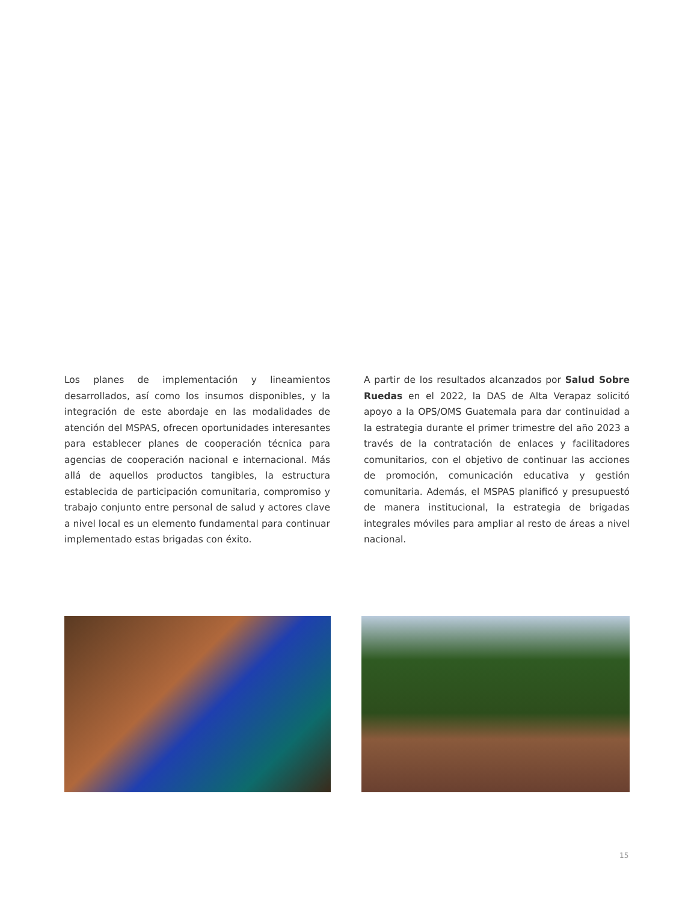Los planes de implementación y lineamientos desarrollados, así como los insumos disponibles, y la integración de este abordaje en las modalidades de atención del MSPAS, ofrecen oportunidades interesantes para establecer planes de cooperación técnica para agencias de cooperación nacional e internacional. Más allá de aquellos productos tangibles, la estructura establecida de participación comunitaria, compromiso y trabajo conjunto entre personal de salud y actores clave a nivel local es un elemento fundamental para continuar implementado estas brigadas con éxito.
A partir de los resultados alcanzados por Salud Sobre Ruedas en el 2022, la DAS de Alta Verapaz solicitó apoyo a la OPS/OMS Guatemala para dar continuidad a la estrategia durante el primer trimestre del año 2023 a través de la contratación de enlaces y facilitadores comunitarios, con el objetivo de continuar las acciones de promoción, comunicación educativa y gestión comunitaria. Además, el MSPAS planificó y presupuestó de manera institucional, la estrategia de brigadas integrales móviles para ampliar al resto de áreas a nivel nacional.
15